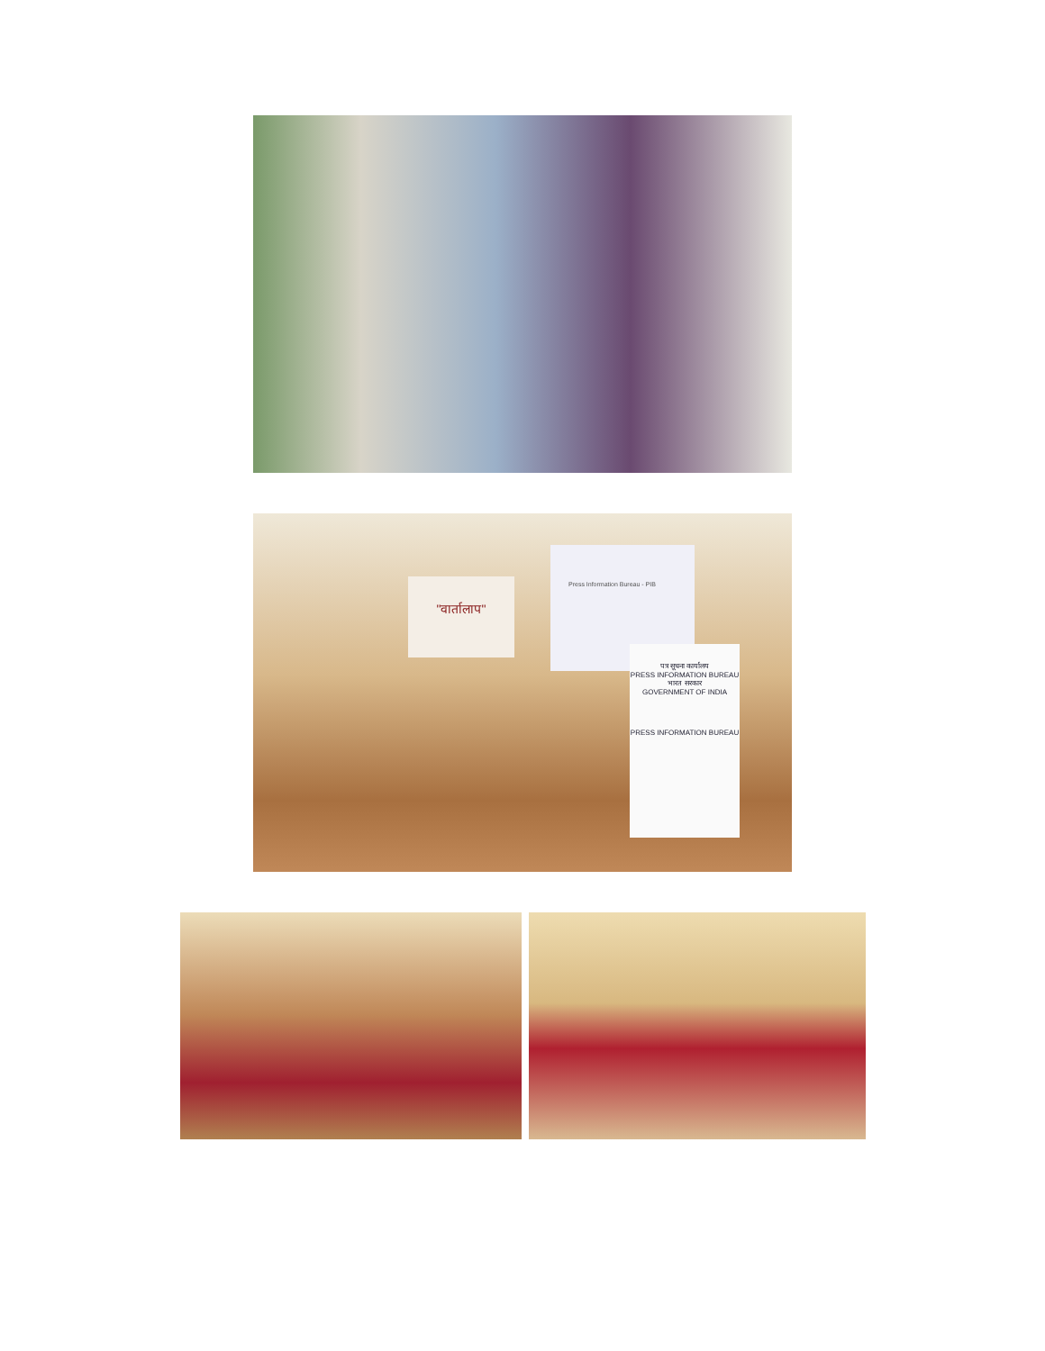"वार्तालाप"
Press Information Bureau - PIB
पत्र सूचना कार्यालय
PRESS INFORMATION BUREAU
भारत सरकार
GOVERNMENT OF INDIA
PRESS INFORMATION BUREAU